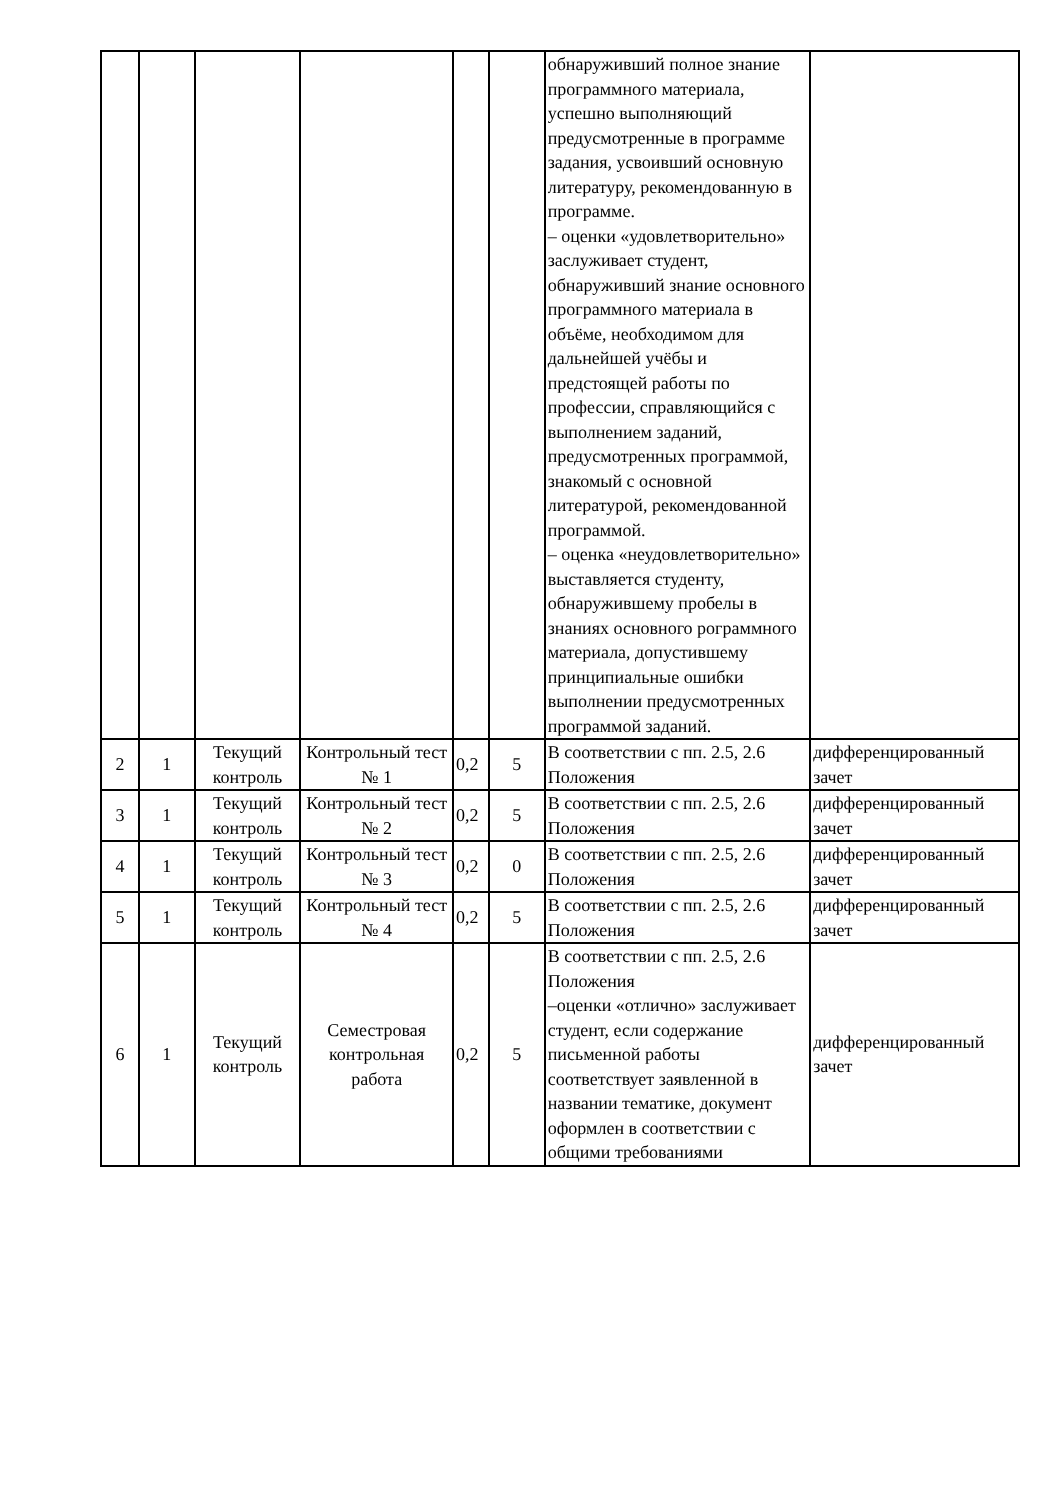| | | | | | | обнаруживший полное знание программного материала, успешно выполняющий предусмотренные в программе задания, усвоивший основную литературу, рекомендованную в программе. – оценки «удовлетворительно» заслуживает студент, обнаруживший знание основного программного материала в объёме, необходимом для дальнейшей учёбы и предстоящей работы по профессии, справляющийся с выполнением заданий, предусмотренных программой, знакомый с основной литературой, рекомендованной программой. – оценка «неудовлетворительно» выставляется студенту, обнаружившему пробелы в знаниях основного рограммного материала, допустившему принципиальные ошибки выполнении предусмотренных программой заданий. | |
| 2 | 1 | Текущий контроль | Контрольный тест № 1 | 0,2 | 5 | В соответствии с пп. 2.5, 2.6 Положения | дифференцированный зачет |
| 3 | 1 | Текущий контроль | Контрольный тест № 2 | 0,2 | 5 | В соответствии с пп. 2.5, 2.6 Положения | дифференцированный зачет |
| 4 | 1 | Текущий контроль | Контрольный тест № 3 | 0,2 | 0 | В соответствии с пп. 2.5, 2.6 Положения | дифференцированный зачет |
| 5 | 1 | Текущий контроль | Контрольный тест № 4 | 0,2 | 5 | В соответствии с пп. 2.5, 2.6 Положения | дифференцированный зачет |
| 6 | 1 | Текущий контроль | Семестровая контрольная работа | 0,2 | 5 | В соответствии с пп. 2.5, 2.6 Положения –оценки «отлично» заслуживает студент, если содержание письменной работы соответствует заявленной в названии тематике, документ оформлен в соответствии с общими требованиями | дифференцированный зачет |